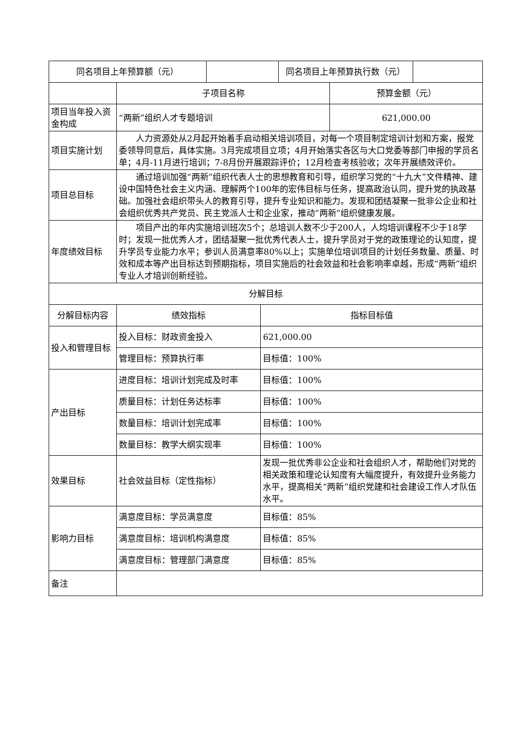| 同名项目上年预算额（元） | | 同名项目上年预算执行数（元） | |
| | 子项目名称 | | 预算金额（元） |
| 项目当年投入资金构成 | “两新”组织人才专题培训 | | 621,000.00 |
| 项目实施计划 | 人力资源处从2月起开始着手启动相关培训项目，对每一个项目制定培训计划和方案，报党委领导同意后，具体实施。3月完成项目立项；4月开始落实各区与大口党委等部门申报的学员名单；4月-11月进行培训；7-8月份开展跟踪评价；12月检查考核验收；次年开展绩效评价。 | | |
| 项目总目标 | 通过培训加强“两新”组织代表人士的思想教育和引导，组织学习党的“十九大”文件精神、建设中国特色社会主义内涵、理解两个100年的宏伟目标与任务，提高政治认同，提升党的执政基础。加强社会组织带头人的教育引导，提升专业知识和能力。发现和团结凝聚一批非公企业和社会组织优秀共产党员、民主党派人士和企业家，推动“两新”组织健康发展。 | | |
| 年度绩效目标 | 项目产出的年内实施培训班次5个；总培训人数不少于200人，人均培训课程不少于18学时；发现一批优秀人才，团结凝聚一批优秀代表人士，提升学员对于党的政策理论的认知度，提升学员专业能力水平；参训人员满意率80%以上；实施单位培训项目的计划任务数量、质量、时效和成本等产出目标达到预期指标，项目实施后的社会效益和社会影响率卓越，形成“两新”组织专业人才培训创新经验。 | | |
| 分解目标 | | | |
| 分解目标内容 | 绩效指标 | 指标目标值 | |
| 投入和管理目标 | 投入目标：财政资金投入 | 621,000.00 | |
| | 管理目标：预算执行率 | 目标值：100% | |
| 产出目标 | 进度目标：培训计划完成及时率 | 目标值：100% | |
| | 质量目标：计划任务达标率 | 目标值：100% | |
| | 数量目标：培训计划完成率 | 目标值：100% | |
| | 数量目标：教学大纲实现率 | 目标值：100% | |
| 效果目标 | 社会效益目标（定性指标） | 发现一批优秀非公企业和社会组织人才，帮助他们对党的相关政策和理论认知度有大幅度提升，有效提升业务能力水平，提高相关“两新”组织党建和社会建设工作人才队伍水平。 | |
| 影响力目标 | 满意度目标：学员满意度 | 目标值：85% | |
| | 满意度目标：培训机构满意度 | 目标值：85% | |
| | 满意度目标：管理部门满意度 | 目标值：85% | |
| 备注 | | | |